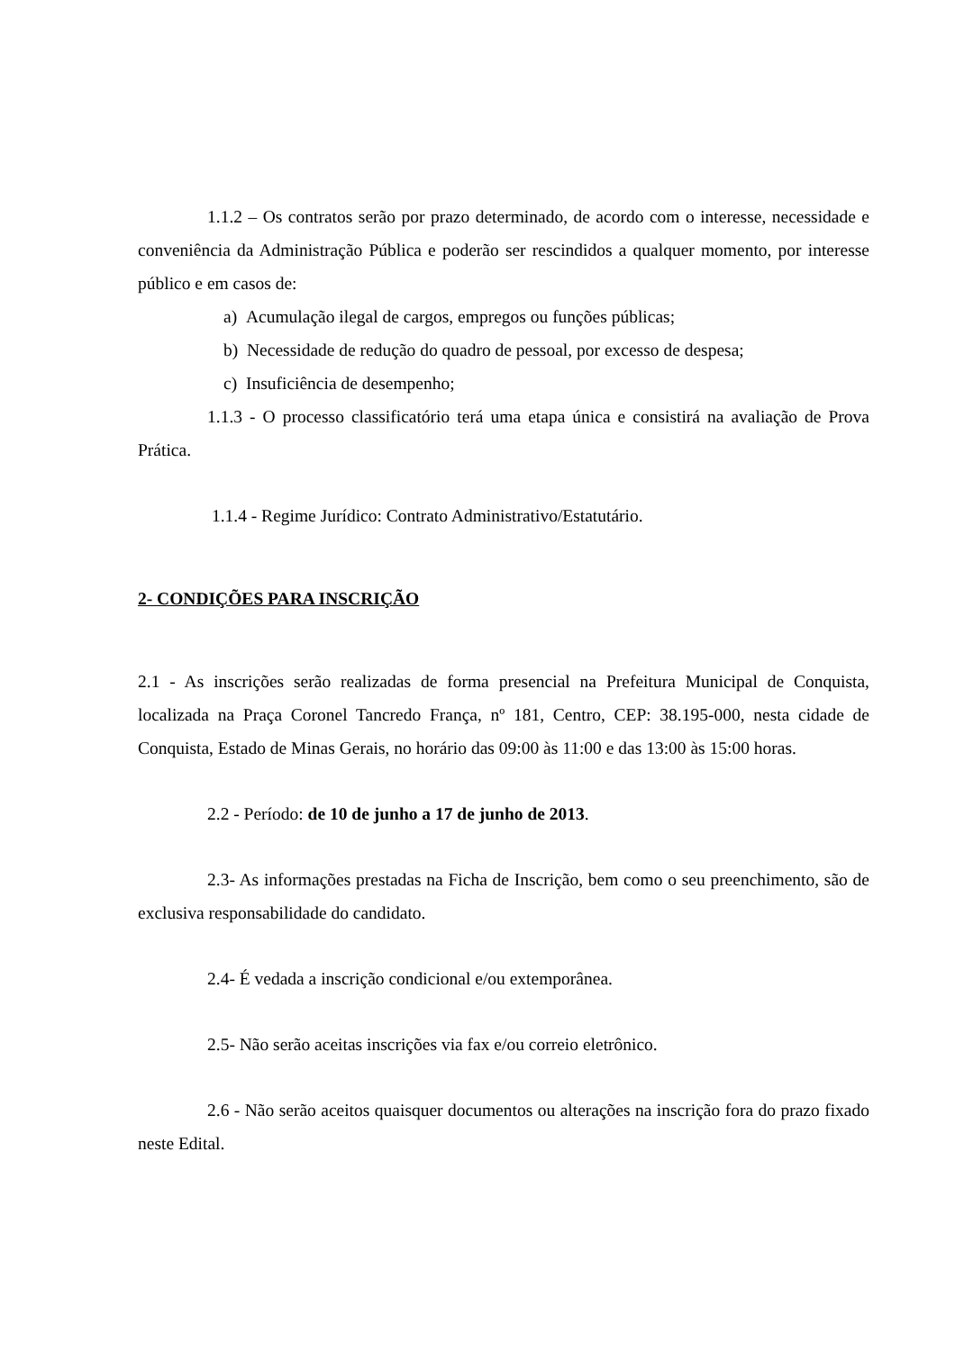1.1.2 – Os contratos serão por prazo determinado, de acordo com o interesse, necessidade e conveniência da Administração Pública e poderão ser rescindidos a qualquer momento, por interesse público e em casos de:
a) Acumulação ilegal de cargos, empregos ou funções públicas;
b) Necessidade de redução do quadro de pessoal, por excesso de despesa;
c) Insuficiência de desempenho;
1.1.3 - O processo classificatório terá uma etapa única e consistirá na avaliação de Prova Prática.
1.1.4 - Regime Jurídico: Contrato Administrativo/Estatutário.
2- CONDIÇÕES PARA INSCRIÇÃO
2.1 - As inscrições serão realizadas de forma presencial na Prefeitura Municipal de Conquista, localizada na Praça Coronel Tancredo França, nº 181, Centro, CEP: 38.195-000, nesta cidade de Conquista, Estado de Minas Gerais, no horário das 09:00 às 11:00 e das 13:00 às 15:00 horas.
2.2 - Período: de 10 de junho a 17 de junho de 2013.
2.3- As informações prestadas na Ficha de Inscrição, bem como o seu preenchimento, são de exclusiva responsabilidade do candidato.
2.4- É vedada a inscrição condicional e/ou extemporânea.
2.5- Não serão aceitas inscrições via fax e/ou correio eletrônico.
2.6 - Não serão aceitos quaisquer documentos ou alterações na inscrição fora do prazo fixado neste Edital.